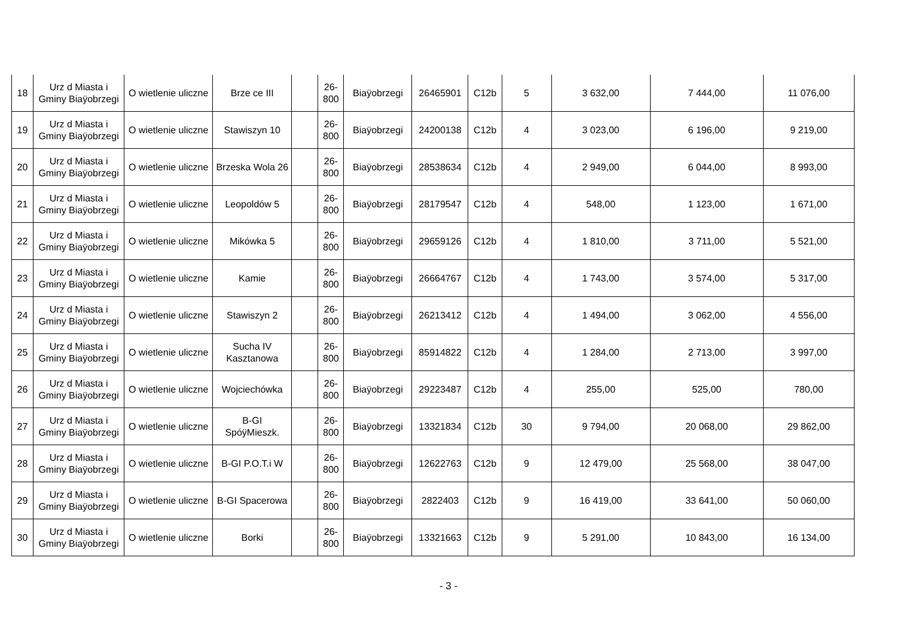| 18 | Urz d Miasta i Gminy Biaÿobrzegi | O wietlenie uliczne | Brze ce III | | 26-800 | Biaÿobrzegi | 26465901 | C12b | 5 | 3 632,00 | 7 444,00 | 11 076,00 |
| 19 | Urz d Miasta i Gminy Biaÿobrzegi | O wietlenie uliczne | Stawiszyn 10 | | 26-800 | Biaÿobrzegi | 24200138 | C12b | 4 | 3 023,00 | 6 196,00 | 9 219,00 |
| 20 | Urz d Miasta i Gminy Biaÿobrzegi | O wietlenie uliczne | Brzeska Wola 26 | | 26-800 | Biaÿobrzegi | 28538634 | C12b | 4 | 2 949,00 | 6 044,00 | 8 993,00 |
| 21 | Urz d Miasta i Gminy Biaÿobrzegi | O wietlenie uliczne | Leopoldów 5 | | 26-800 | Biaÿobrzegi | 28179547 | C12b | 4 | 548,00 | 1 123,00 | 1 671,00 |
| 22 | Urz d Miasta i Gminy Biaÿobrzegi | O wietlenie uliczne | Mikówka 5 | | 26-800 | Biaÿobrzegi | 29659126 | C12b | 4 | 1 810,00 | 3 711,00 | 5 521,00 |
| 23 | Urz d Miasta i Gminy Biaÿobrzegi | O wietlenie uliczne | Kamie | | 26-800 | Biaÿobrzegi | 26664767 | C12b | 4 | 1 743,00 | 3 574,00 | 5 317,00 |
| 24 | Urz d Miasta i Gminy Biaÿobrzegi | O wietlenie uliczne | Stawiszyn 2 | | 26-800 | Biaÿobrzegi | 26213412 | C12b | 4 | 1 494,00 | 3 062,00 | 4 556,00 |
| 25 | Urz d Miasta i Gminy Biaÿobrzegi | O wietlenie uliczne | Sucha IV Kasztanowa | | 26-800 | Biaÿobrzegi | 85914822 | C12b | 4 | 1 284,00 | 2 713,00 | 3 997,00 |
| 26 | Urz d Miasta i Gminy Biaÿobrzegi | O wietlenie uliczne | Wojciechówka | | 26-800 | Biaÿobrzegi | 29223487 | C12b | 4 | 255,00 | 525,00 | 780,00 |
| 27 | Urz d Miasta i Gminy Biaÿobrzegi | O wietlenie uliczne | B-GI SpóÿMieszk. | | 26-800 | Biaÿobrzegi | 13321834 | C12b | 30 | 9 794,00 | 20 068,00 | 29 862,00 |
| 28 | Urz d Miasta i Gminy Biaÿobrzegi | O wietlenie uliczne | B-GI P.O.T.i W | | 26-800 | Biaÿobrzegi | 12622763 | C12b | 9 | 12 479,00 | 25 568,00 | 38 047,00 |
| 29 | Urz d Miasta i Gminy Biaÿobrzegi | O wietlenie uliczne | B-GI Spacerowa | | 26-800 | Biaÿobrzegi | 2822403 | C12b | 9 | 16 419,00 | 33 641,00 | 50 060,00 |
| 30 | Urz d Miasta i Gminy Biaÿobrzegi | O wietlenie uliczne | Borki | | 26-800 | Biaÿobrzegi | 13321663 | C12b | 9 | 5 291,00 | 10 843,00 | 16 134,00 |
- 3 -